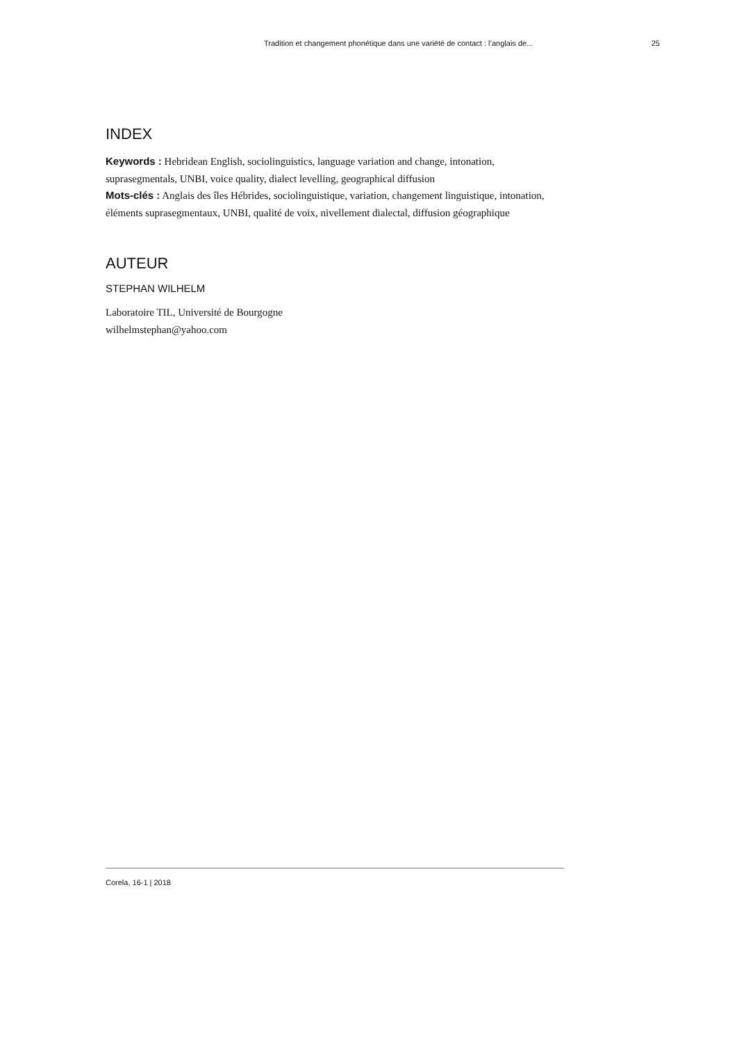Tradition et changement phonétique dans une variété de contact : l’anglais de... 25
INDEX
Keywords : Hebridean English, sociolinguistics, language variation and change, intonation, suprasegmentals, UNBI, voice quality, dialect levelling, geographical diffusion
Mots-clés : Anglais des îles Hébrides, sociolinguistique, variation, changement linguistique, intonation, éléments suprasegmentaux, UNBI, qualité de voix, nivellement dialectal, diffusion géographique
AUTEUR
STEPHAN WILHELM
Laboratoire TIL, Université de Bourgogne
wilhelmstephan@yahoo.com
Corela, 16-1 | 2018